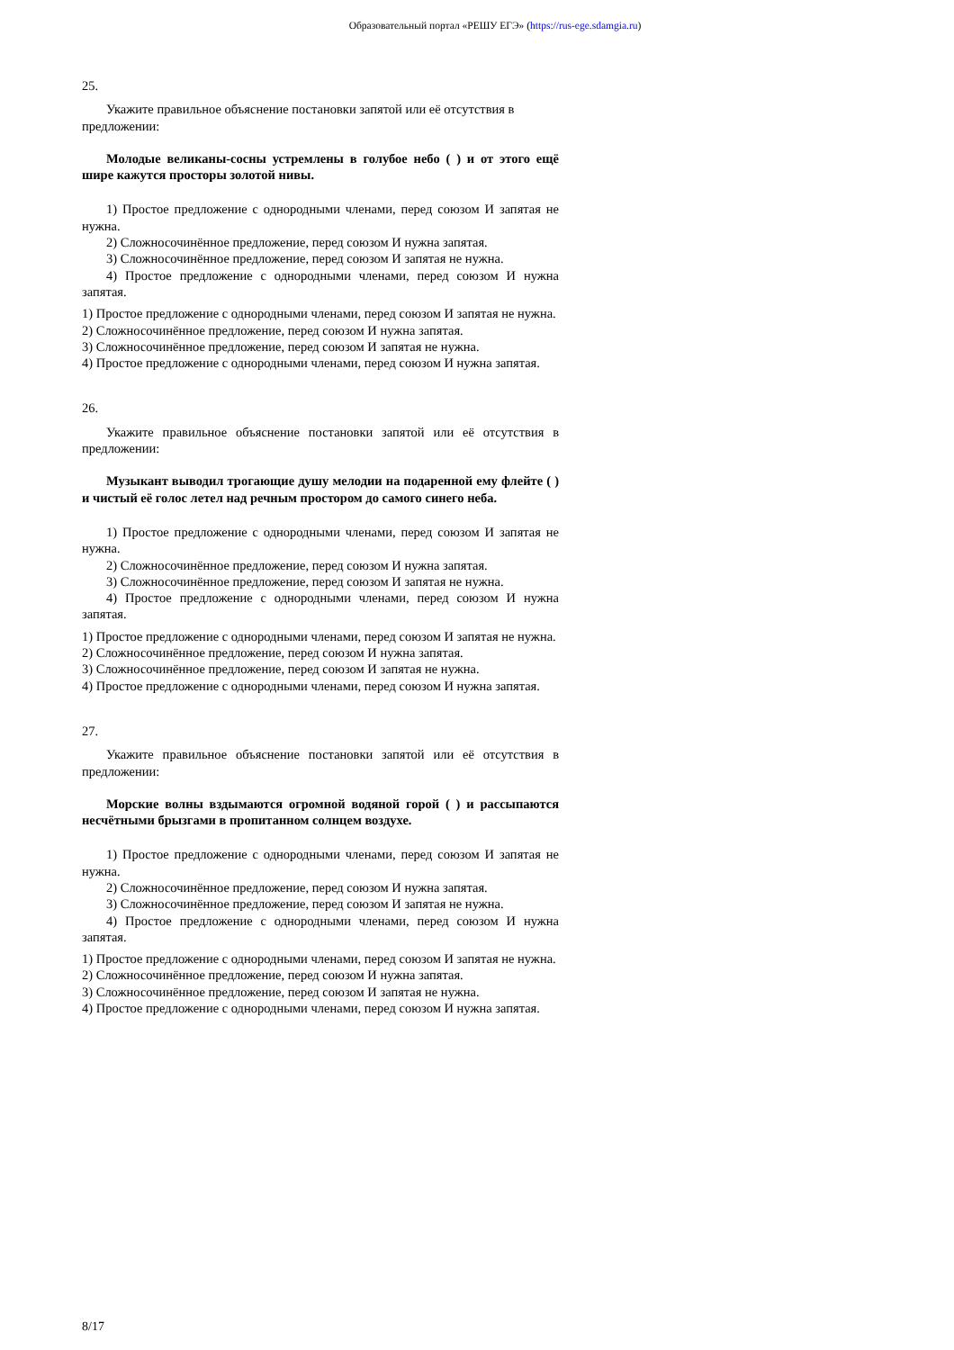Образовательный портал «РЕШУ ЕГЭ» (https://rus-ege.sdamgia.ru)
25.
Укажите правильное объяснение постановки запятой или её отсутствия в
предложении:
Молодые великаны-сосны устремлены в голубое небо ( ) и от этого ещё шире кажутся просторы золотой нивы.
1) Простое предложение с однородными членами, перед союзом И запятая не нужна.
2) Сложносочинённое предложение, перед союзом И нужна запятая.
3) Сложносочинённое предложение, перед союзом И запятая не нужна.
4) Простое предложение с однородными членами, перед союзом И нужна запятая.
1) Простое предложение с однородными членами, перед союзом И запятая не нужна.
2) Сложносочинённое предложение, перед союзом И нужна запятая.
3) Сложносочинённое предложение, перед союзом И запятая не нужна.
4) Простое предложение с однородными членами, перед союзом И нужна запятая.
26.
Укажите правильное объяснение постановки запятой или её отсутствия в предложении:
Музыкант выводил трогающие душу мелодии на подаренной ему флейте ( ) и чистый её голос летел над речным простором до самого синего неба.
1) Простое предложение с однородными членами, перед союзом И запятая не нужна.
2) Сложносочинённое предложение, перед союзом И нужна запятая.
3) Сложносочинённое предложение, перед союзом И запятая не нужна.
4) Простое предложение с однородными членами, перед союзом И нужна запятая.
1) Простое предложение с однородными членами, перед союзом И запятая не нужна.
2) Сложносочинённое предложение, перед союзом И нужна запятая.
3) Сложносочинённое предложение, перед союзом И запятая не нужна.
4) Простое предложение с однородными членами, перед союзом И нужна запятая.
27.
Укажите правильное объяснение постановки запятой или её отсутствия в предложении:
Морские волны вздымаются огромной водяной горой ( ) и рассыпаются несчётными брызгами в пропитанном солнцем воздухе.
1) Простое предложение с однородными членами, перед союзом И запятая не нужна.
2) Сложносочинённое предложение, перед союзом И нужна запятая.
3) Сложносочинённое предложение, перед союзом И запятая не нужна.
4) Простое предложение с однородными членами, перед союзом И нужна запятая.
1) Простое предложение с однородными членами, перед союзом И запятая не нужна.
2) Сложносочинённое предложение, перед союзом И нужна запятая.
3) Сложносочинённое предложение, перед союзом И запятая не нужна.
4) Простое предложение с однородными членами, перед союзом И нужна запятая.
8/17